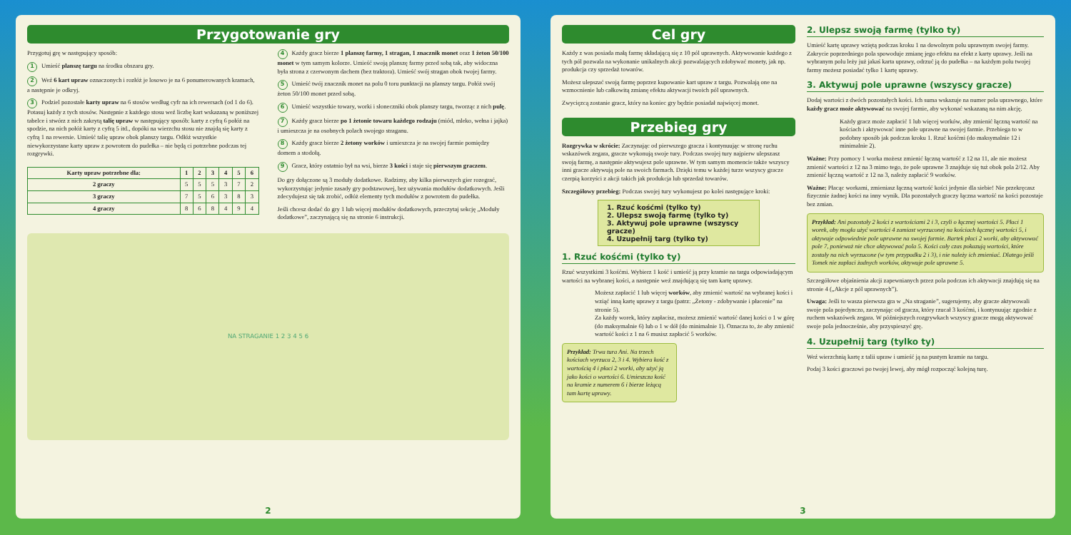Przygotowanie gry
Przygotuj grę w następujący sposób:
1 Umieść planszę targu na środku obszaru gry.
2 Weź 6 kart upraw oznaczonych i rozłóż je losowo je na 6 ponumerowanych kramach, a następnie je odkryj.
3 Podziel pozostałe karty upraw na 6 stosów według cyfr na ich rewersach (od 1 do 6). Potasuj każdy z tych stosów. Następnie z każdego stosu weź liczbę kart wskazaną w poniższej tabelce i stwórz z nich zakrytą talię upraw w następujący sposób: karty z cyfrą 6 połóż na spodzie, na nich połóż karty z cyfrą 5 itd., dopóki na wierzchu stosu nie znajdą się karty z cyfrą 1 na rewersie. Umieść talię upraw obok planszy targu. Odłóż wszystkie niewykorzystane karty upraw z powrotem do pudełka – nie będą ci potrzebne podczas tej rozgrywki.
| Karty upraw potrzebne dla: | 1 | 2 | 3 | 4 | 5 | 6 |
| --- | --- | --- | --- | --- | --- | --- |
| 2 graczy | 5 | 5 | 5 | 3 | 7 | 2 |
| 3 graczy | 7 | 5 | 6 | 3 | 8 | 3 |
| 4 graczy | 8 | 6 | 8 | 4 | 9 | 4 |
4 Każdy gracz bierze 1 planszę farmy, 1 stragan, 1 znacznik monet oraz 1 żeton 50/100 monet w tym samym kolorze. Umieść swoją planszę farmy przed sobą tak, aby widoczna była strona z czerwonym dachem (bez traktora). Umieść swój stragan obok twojej farmy.
5 Umieść twój znacznik monet na polu 0 toru punktacji na planszy targu. Połóż swój żeton 50/100 monet przed sobą.
6 Umieść wszystkie towary, worki i słoneczniki obok planszy targu, tworząc z nich pulę.
7 Każdy gracz bierze po 1 żetonie towaru każdego rodzaju (miód, mleko, wełna i jajka) i umieszcza je na osobnych polach swojego straganu.
8 Każdy gracz bierze 2 żetony worków i umieszcza je na swojej farmie pomiędzy domem a stodołą.
9 Gracz, który ostatnio był na wsi, bierze 3 kości i staje się pierwszym graczem.
Do gry dołączone są 3 moduły dodatkowe. Radzimy, aby kilka pierwszych gier rozegrać, wykorzystując jedynie zasady gry podstawowej, bez używania modułów dodatkowych. Jeśli zdecydujesz się tak zrobić, odłóż elementy tych modułów z powrotem do pudełka.
Jeśli chcesz dodać do gry 1 lub więcej modułów dodatkowych, przeczytaj sekcję „Moduły dodatkowe”, zaczynającą się na stronie 6 instrukcji.
NA STRAGANIE 1 2 3 4 5 6
2
Cel gry
Każdy z was posiada małą farmę składającą się z 10 pól uprawnych. Aktywowanie każdego z tych pól pozwala na wykonanie unikalnych akcji pozwalających zdobywać monety, jak np. produkcja czy sprzedaż towarów.
Możesz ulepszać swoją farmę poprzez kupowanie kart upraw z targu. Pozwalają one na wzmocnienie lub całkowitą zmianę efektu aktywacji twoich pól uprawnych.
Zwycięzcą zostanie gracz, który na koniec gry będzie posiadał najwięcej monet.
Przebieg gry
Rozgrywka w skrócie: Zaczynając od pierwszego gracza i kontynuując w stronę ruchu wskazówek zegara, gracze wykonują swoje tury. Podczas swojej tury najpierw ulepszasz swoją farmę, a następnie aktywujesz pole uprawne. W tym samym momencie także wszyscy inni gracze aktywują pole na swoich farmach. Dzięki temu w każdej turze wszyscy gracze czerpią korzyści z akcji takich jak produkcja lub sprzedaż towarów.
Szczegółowy przebieg: Podczas swojej tury wykonujesz po kolei następujące kroki:
1. Rzuć kośćmi (tylko ty)
2. Ulepsz swoją farmę (tylko ty)
3. Aktywuj pole uprawne (wszyscy gracze)
4. Uzupełnij targ (tylko ty)
1. Rzuć kośćmi (tylko ty)
Rzuć wszystkimi 3 kośćmi. Wybierz 1 kość i umieść ją przy kramie na targu odpowiadającym wartości na wybranej kości, a następnie weź znajdującą się tam kartę uprawy.
Możesz zapłacić 1 lub więcej worków, aby zmienić wartość na wybranej kości i wziąć inną kartę uprawy z targu (patrz: „Żetony - zdobywanie i płacenie” na stronie 5).
Za każdy worek, który zapłacisz, możesz zmienić wartość danej kości o 1 w górę (do maksymalnie 6) lub o 1 w dół (do minimalnie 1). Oznacza to, że aby zmienić wartość kości z 1 na 6 musisz zapłacić 5 worków.
Przykład: Trwa tura Ani. Na trzech kościach wyrzuca 2, 3 i 4. Wybiera kość z wartością 4 i płaci 2 worki, aby użyć ją jako kości o wartości 6. Umieszcza kość na kramie z numerem 6 i bierze leżącą tam kartę uprawy.
2. Ulepsz swoją farmę (tylko ty)
Umieść kartę uprawy wziętą podczas kroku 1 na dowolnym polu uprawnym swojej farmy. Zakrycie poprzedniego pola spowoduje zmianę jego efektu na efekt z karty uprawy. Jeśli na wybranym polu leży już jakaś karta uprawy, odrzuć ją do pudełka – na każdym polu twojej farmy możesz posiadać tylko 1 kartę uprawy.
3. Aktywuj pole uprawne (wszyscy gracze)
Dodaj wartości z dwóch pozostałych kości. Ich suma wskazuje na numer pola uprawnego, które każdy gracz może aktywować na swojej farmie, aby wykonać wskazaną na nim akcję.
Każdy gracz może zapłacić 1 lub więcej worków, aby zmienić łączną wartość na kościach i aktywować inne pole uprawne na swojej farmie. Przebiega to w podobny sposób jak podczas kroku 1. Rzuć kośćmi (do maksymalnie 12 i minimalnie 2).
Ważne: Przy pomocy 1 worka możesz zmienić łączną wartość z 12 na 11, ale nie możesz zmienić wartości z 12 na 3 mimo tego, że pole uprawne 3 znajduje się tuż obok pola 2/12. Aby zmienić łączną wartość z 12 na 3, należy zapłacić 9 worków.
Ważne: Płacąc workami, zmieniasz łączną wartość kości jedynie dla siebie! Nie przekręcasz fizycznie żadnej kości na inny wynik. Dla pozostałych graczy łączna wartość na kości pozostaje bez zmian.
Przykład: Ani pozostały 2 kości z wartościami 2 i 3, czyli o łącznej wartości 5. Płaci 1 worek, aby mogła użyć wartości 4 zamiast wyrzuconej na kościach łącznej wartości 5, i aktywuje odpowiednie pole uprawne na swojej farmie. Bartek płaci 2 worki, aby aktywować pole 7, ponieważ nie chce aktywować pola 5. Kości cały czas pokazują wartości, które zostały na nich wyrzucone (w tym przypadku 2 i 3), i nie należy ich zmieniać. Dlatego jeśli Tomek nie zapłaci żadnych worków, aktywuje pole uprawne 5.
Szczegółowe objaśnienia akcji zapewnianych przez pola podczas ich aktywacji znajdują się na stronie 4 („Akcje z pól uprawnych”).
Uwaga: Jeśli to wasza pierwsza gra w „Na straganie”, sugerujemy, aby gracze aktywowali swoje pola pojedynczo, zaczynając od gracza, który rzucał 3 kośćmi, i kontynuując zgodnie z ruchem wskazówek zegara. W późniejszych rozgrywkach wszyscy gracze mogą aktywować swoje pola jednocześnie, aby przyspieszyć grę.
4. Uzupełnij targ (tylko ty)
Weź wierzchnią kartę z talii upraw i umieść ją na pustym kramie na targu.
Podaj 3 kości graczowi po twojej lewej, aby mógł rozpocząć kolejną turę.
3